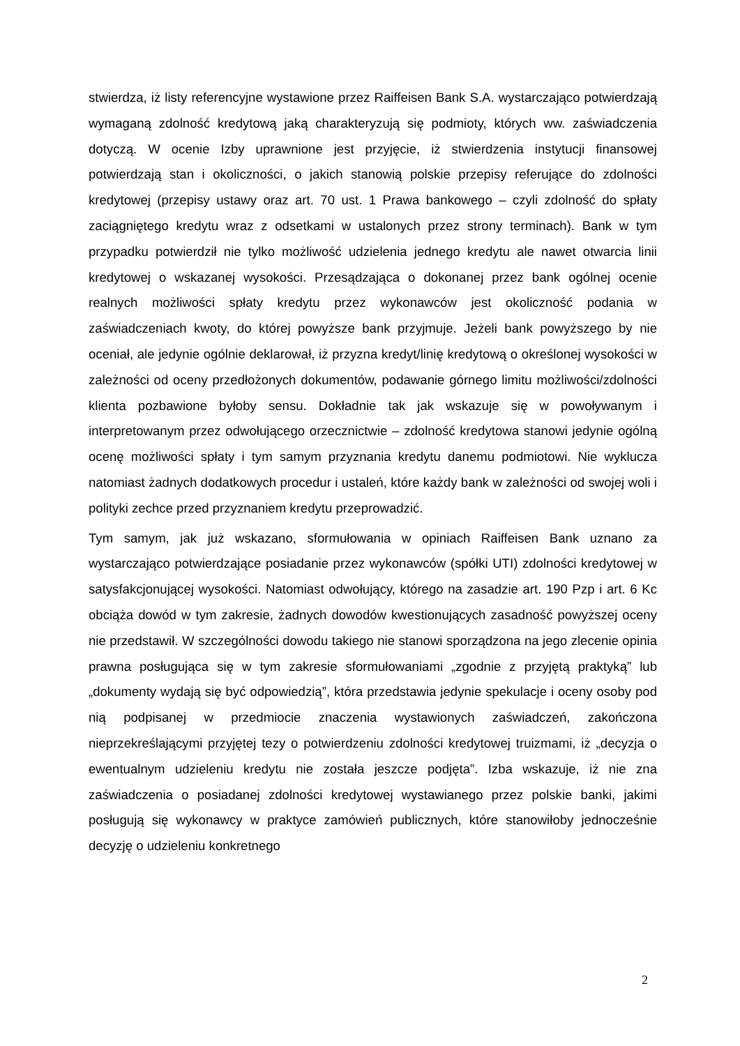stwierdza, iż listy referencyjne wystawione przez Raiffeisen Bank S.A. wystarczająco potwierdzają wymaganą zdolność kredytową jaką charakteryzują się podmioty, których ww. zaświadczenia dotyczą. W ocenie Izby uprawnione jest przyjęcie, iż stwierdzenia instytucji finansowej potwierdzają stan i okoliczności, o jakich stanowią polskie przepisy referujące do zdolności kredytowej (przepisy ustawy oraz art. 70 ust. 1 Prawa bankowego – czyli zdolność do spłaty zaciągniętego kredytu wraz z odsetkami w ustalonych przez strony terminach). Bank w tym przypadku potwierdził nie tylko możliwość udzielenia jednego kredytu ale nawet otwarcia linii kredytowej o wskazanej wysokości. Przesądzająca o dokonanej przez bank ogólnej ocenie realnych możliwości spłaty kredytu przez wykonawców jest okoliczność podania w zaświadczeniach kwoty, do której powyższe bank przyjmuje. Jeżeli bank powyższego by nie oceniał, ale jedynie ogólnie deklarował, iż przyzna kredyt/linię kredytową o określonej wysokości w zależności od oceny przedłożonych dokumentów, podawanie górnego limitu możliwości/zdolności klienta pozbawione byłoby sensu. Dokładnie tak jak wskazuje się w powoływanym i interpretowanym przez odwołującego orzecznictwie – zdolność kredytowa stanowi jedynie ogólną ocenę możliwości spłaty i tym samym przyznania kredytu danemu podmiotowi. Nie wyklucza natomiast żadnych dodatkowych procedur i ustaleń, które każdy bank w zależności od swojej woli i polityki zechce przed przyznaniem kredytu przeprowadzić.
Tym samym, jak już wskazano, sformułowania w opiniach Raiffeisen Bank uznano za wystarczająco potwierdzające posiadanie przez wykonawców (spółki UTI) zdolności kredytowej w satysfakcjonującej wysokości. Natomiast odwołujący, którego na zasadzie art. 190 Pzp i art. 6 Kc obciąża dowód w tym zakresie, żadnych dowodów kwestionujących zasadność powyższej oceny nie przedstawił. W szczególności dowodu takiego nie stanowi sporządzona na jego zlecenie opinia prawna posługująca się w tym zakresie sformułowaniami „zgodnie z przyjętą praktyką” lub „dokumenty wydają się być odpowiedzią”, która przedstawia jedynie spekulacje i oceny osoby pod nią podpisanej w przedmiocie znaczenia wystawionych zaświadczeń, zakończona nieprzekreślającymi przyjętej tezy o potwierdzeniu zdolności kredytowej truizmami, iż „decyzja o ewentualnym udzieleniu kredytu nie została jeszcze podjęta”. Izba wskazuje, iż nie zna zaświadczenia o posiadanej zdolności kredytowej wystawianego przez polskie banki, jakimi posługują się wykonawcy w praktyce zamówień publicznych, które stanowiłoby jednocześnie decyzję o udzieleniu konkretnego
2